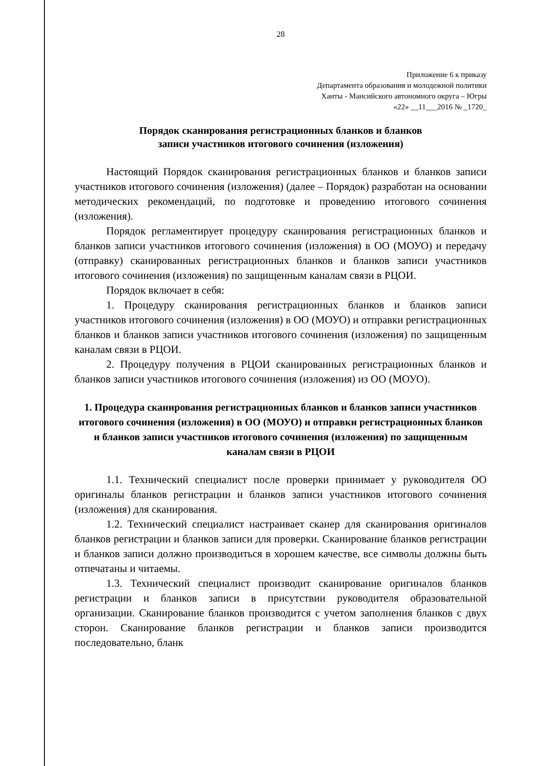28
Приложение 6 к приказу
Департамента образования и молодежной политики
Ханты - Мансийского автономного округа – Югры
«22» __11___2016 № _1720_
Порядок сканирования регистрационных бланков и бланков
записи участников итогового сочинения (изложения)
Настоящий Порядок сканирования регистрационных бланков и бланков записи участников итогового сочинения (изложения) (далее – Порядок) разработан на основании методических рекомендаций, по подготовке и проведению итогового сочинения (изложения).
Порядок регламентирует процедуру сканирования регистрационных бланков и бланков записи участников итогового сочинения (изложения) в ОО (МОУО) и передачу (отправку) сканированных регистрационных бланков и бланков записи участников итогового сочинения (изложения) по защищенным каналам связи в РЦОИ.
Порядок включает в себя:
1. Процедуру сканирования регистрационных бланков и бланков записи участников итогового сочинения (изложения) в ОО (МОУО) и отправки регистрационных бланков и бланков записи участников итогового сочинения (изложения) по защищенным каналам связи в РЦОИ.
2. Процедуру получения в РЦОИ сканированных регистрационных бланков и бланков записи участников итогового сочинения (изложения) из ОО (МОУО).
1. Процедура сканирования регистрационных бланков и бланков записи участников итогового сочинения (изложения) в ОО (МОУО) и отправки регистрационных бланков и бланков записи участников итогового сочинения (изложения) по защищенным каналам связи в РЦОИ
1.1. Технический специалист после проверки принимает у руководителя ОО оригиналы бланков регистрации и бланков записи участников итогового сочинения (изложения) для сканирования.
1.2. Технический специалист настраивает сканер для сканирования оригиналов бланков регистрации и бланков записи для проверки. Сканирование бланков регистрации и бланков записи должно производиться в хорошем качестве, все символы должны быть отпечатаны и читаемы.
1.3. Технический специалист производит сканирование оригиналов бланков регистрации и бланков записи в присутствии руководителя образовательной организации. Сканирование бланков производится с учетом заполнения бланков с двух сторон. Сканирование бланков регистрации и бланков записи производится последовательно, бланк